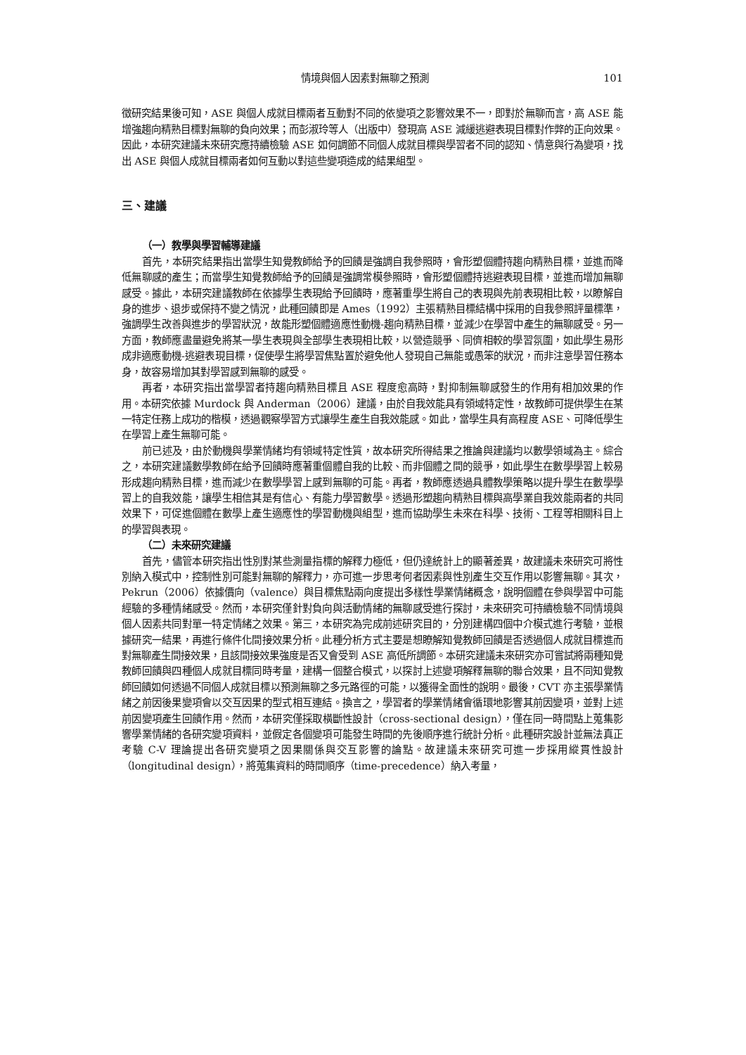情境與個人因素對無聊之預測 101
徵研究結果後可知，ASE 與個人成就目標兩者互動對不同的依變項之影響效果不一，即對於無聊而言，高 ASE 能增強趨向精熟目標對無聊的負向效果；而彭淑玲等人（出版中）發現高 ASE 減緩逃避表現目標對作弊的正向效果。因此，本研究建議未來研究應持續檢驗 ASE 如何調節不同個人成就目標與學習者不同的認知、情意與行為變項，找出 ASE 與個人成就目標兩者如何互動以對這些變項造成的結果組型。
三、建議
（一）教學與學習輔導建議
首先，本研究結果指出當學生知覺教師給予的回饋是強調自我參照時，會形塑個體持趨向精熟目標，並進而降低無聊感的產生；而當學生知覺教師給予的回饋是強調常模參照時，會形塑個體持逃避表現目標，並進而增加無聊感受。據此，本研究建議教師在依據學生表現給予回饋時，應著重學生將自己的表現與先前表現相比較，以瞭解自身的進步、退步或保持不變之情況，此種回饋即是 Ames（1992）主張精熟目標結構中採用的自我參照評量標準，強調學生改善與進步的學習狀況，故能形塑個體適應性動機-趨向精熟目標，並減少在學習中產生的無聊感受。另一方面，教師應盡量避免將某一學生表現與全部學生表現相比較，以營造競爭、同儕相較的學習氛圍，如此學生易形成非適應動機-逃避表現目標，促使學生將學習焦點置於避免他人發現自己無能或愚笨的狀況，而非注意學習任務本身，故容易增加其對學習感到無聊的感受。
再者，本研究指出當學習者持趨向精熟目標且 ASE 程度愈高時，對抑制無聊感發生的作用有相加效果的作用。本研究依據 Murdock 與 Anderman（2006）建議，由於自我效能具有領域特定性，故教師可提供學生在某一特定任務上成功的楷模，透過觀察學習方式讓學生產生自我效能感。如此，當學生具有高程度 ASE、可降低學生在學習上產生無聊可能。
前已述及，由於動機與學業情緒均有領域特定性質，故本研究所得結果之推論與建議均以數學領域為主。綜合之，本研究建議數學教師在給予回饋時應著重個體自我的比較、而非個體之間的競爭，如此學生在數學學習上較易形成趨向精熟目標，進而減少在數學學習上感到無聊的可能。再者，教師應透過具體教學策略以提升學生在數學學習上的自我效能，讓學生相信其是有信心、有能力學習數學。透過形塑趨向精熟目標與高學業自我效能兩者的共同效果下，可促進個體在數學上產生適應性的學習動機與組型，進而協助學生未來在科學、技術、工程等相關科目上的學習與表現。
（二）未來研究建議
首先，儘管本研究指出性別對某些測量指標的解釋力極低，但仍達統計上的顯著差異，故建議未來研究可將性別納入模式中，控制性別可能對無聊的解釋力，亦可進一步思考何者因素與性別產生交互作用以影響無聊。其次，Pekrun（2006）依據價向（valence）與目標焦點兩向度提出多樣性學業情緒概念，說明個體在參與學習中可能經驗的多種情緒感受。然而，本研究僅針對負向與活動情緒的無聊感受進行探討，未來研究可持續檢驗不同情境與個人因素共同對單一特定情緒之效果。第三，本研究為完成前述研究目的，分別建構四個中介模式進行考驗，並根據研究一結果，再進行條件化間接效果分析。此種分析方式主要是想瞭解知覺教師回饋是否透過個人成就目標進而對無聊產生間接效果，且該間接效果強度是否又會受到 ASE 高低所調節。本研究建議未來研究亦可嘗試將兩種知覺教師回饋與四種個人成就目標同時考量，建構一個整合模式，以探討上述變項解釋無聊的聯合效果，且不同知覺教師回饋如何透過不同個人成就目標以預測無聊之多元路徑的可能，以獲得全面性的說明。最後，CVT 亦主張學業情緒之前因後果變項會以交互因果的型式相互連結。換言之，學習者的學業情緒會循環地影響其前因變項，並對上述前因變項產生回饋作用。然而，本研究僅採取橫斷性設計（cross-sectional design），僅在同一時間點上蒐集影響學業情緒的各研究變項資料，並假定各個變項可能發生時間的先後順序進行統計分析。此種研究設計並無法真正考驗 C-V 理論提出各研究變項之因果關係與交互影響的論點。故建議未來研究可進一步採用縱貫性設計（longitudinal design），將蒐集資料的時間順序（time-precedence）納入考量，